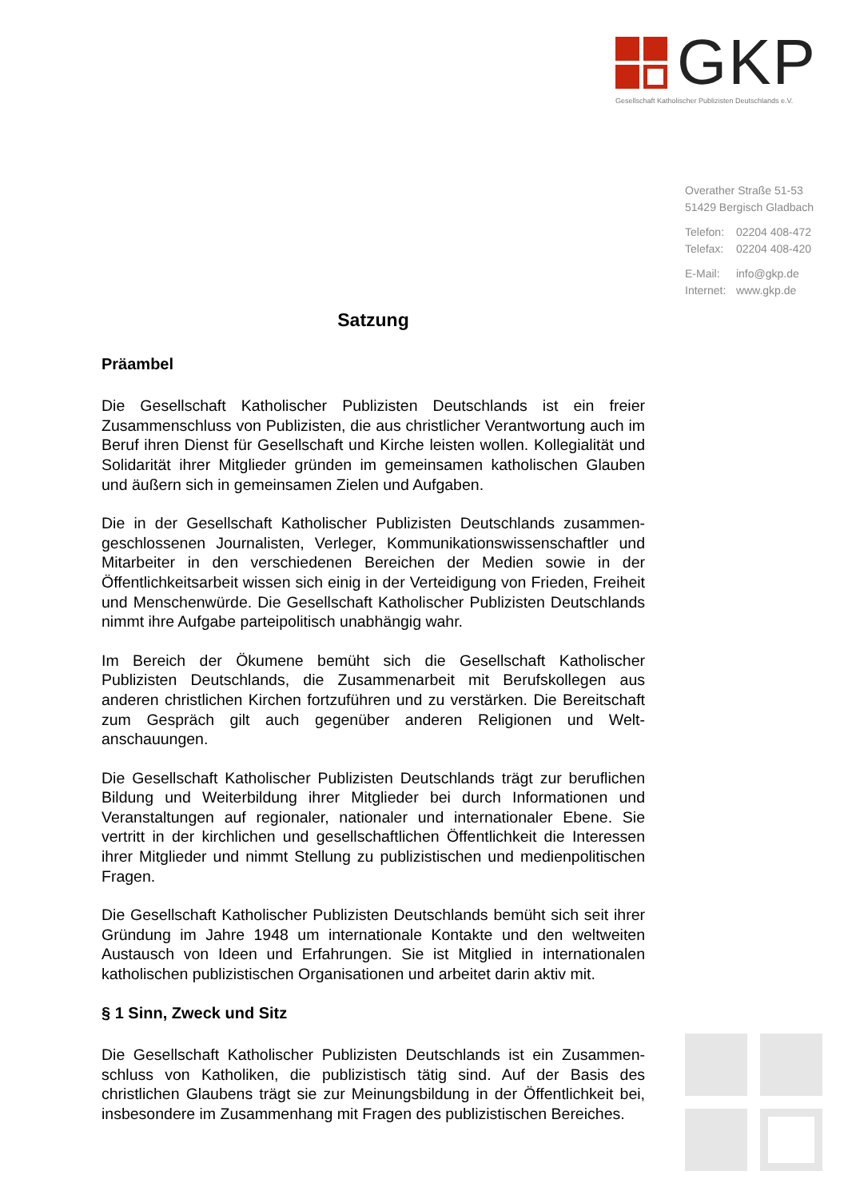GKP
Gesellschaft Katholischer Publizisten Deutschlands e.V.
Overather Straße 51-53
51429 Bergisch Gladbach
Telefon: 02204 408-472
Telefax: 02204 408-420
E-Mail: info@gkp.de
Internet: www.gkp.de
Satzung
Präambel
Die Gesellschaft Katholischer Publizisten Deutschlands ist ein freier Zusammenschluss von Publizisten, die aus christlicher Verantwortung auch im Beruf ihren Dienst für Gesellschaft und Kirche leisten wollen. Kollegialität und Solidarität ihrer Mitglieder gründen im gemeinsamen katholischen Glauben und äußern sich in gemeinsamen Zielen und Aufgaben.
Die in der Gesellschaft Katholischer Publizisten Deutschlands zusammen­geschlossenen Journalisten, Verleger, Kommunikationswissenschaftler und Mitarbeiter in den verschiedenen Bereichen der Medien sowie in der Öffentlichkeitsarbeit wissen sich einig in der Verteidigung von Frieden, Freiheit und Menschenwürde. Die Gesellschaft Katholischer Publizisten Deutschlands nimmt ihre Aufgabe parteipolitisch unabhängig wahr.
Im Bereich der Ökumene bemüht sich die Gesellschaft Katholischer Publizisten Deutschlands, die Zusammenarbeit mit Berufskollegen aus anderen christlichen Kirchen fortzuführen und zu verstärken. Die Bereitschaft zum Gespräch gilt auch gegenüber anderen Religionen und Welt­anschauungen.
Die Gesellschaft Katholischer Publizisten Deutschlands trägt zur beruflichen Bildung und Weiterbildung ihrer Mitglieder bei durch Informationen und Veranstaltungen auf regionaler, nationaler und internationaler Ebene. Sie vertritt in der kirchlichen und gesellschaftlichen Öffentlichkeit die Interessen ihrer Mitglieder und nimmt Stellung zu publizistischen und medienpolitischen Fragen.
Die Gesellschaft Katholischer Publizisten Deutschlands bemüht sich seit ihrer Gründung im Jahre 1948 um internationale Kontakte und den weltweiten Austausch von Ideen und Erfahrungen. Sie ist Mitglied in internationalen katholischen publizistischen Organisationen und arbeitet darin aktiv mit.
§ 1 Sinn, Zweck und Sitz
Die Gesellschaft Katholischer Publizisten Deutschlands ist ein Zusammen­schluss von Katholiken, die publizistisch tätig sind. Auf der Basis des christlichen Glaubens trägt sie zur Meinungsbildung in der Öffentlichkeit bei, insbesondere im Zusammenhang mit Fragen des publizistischen Bereiches.